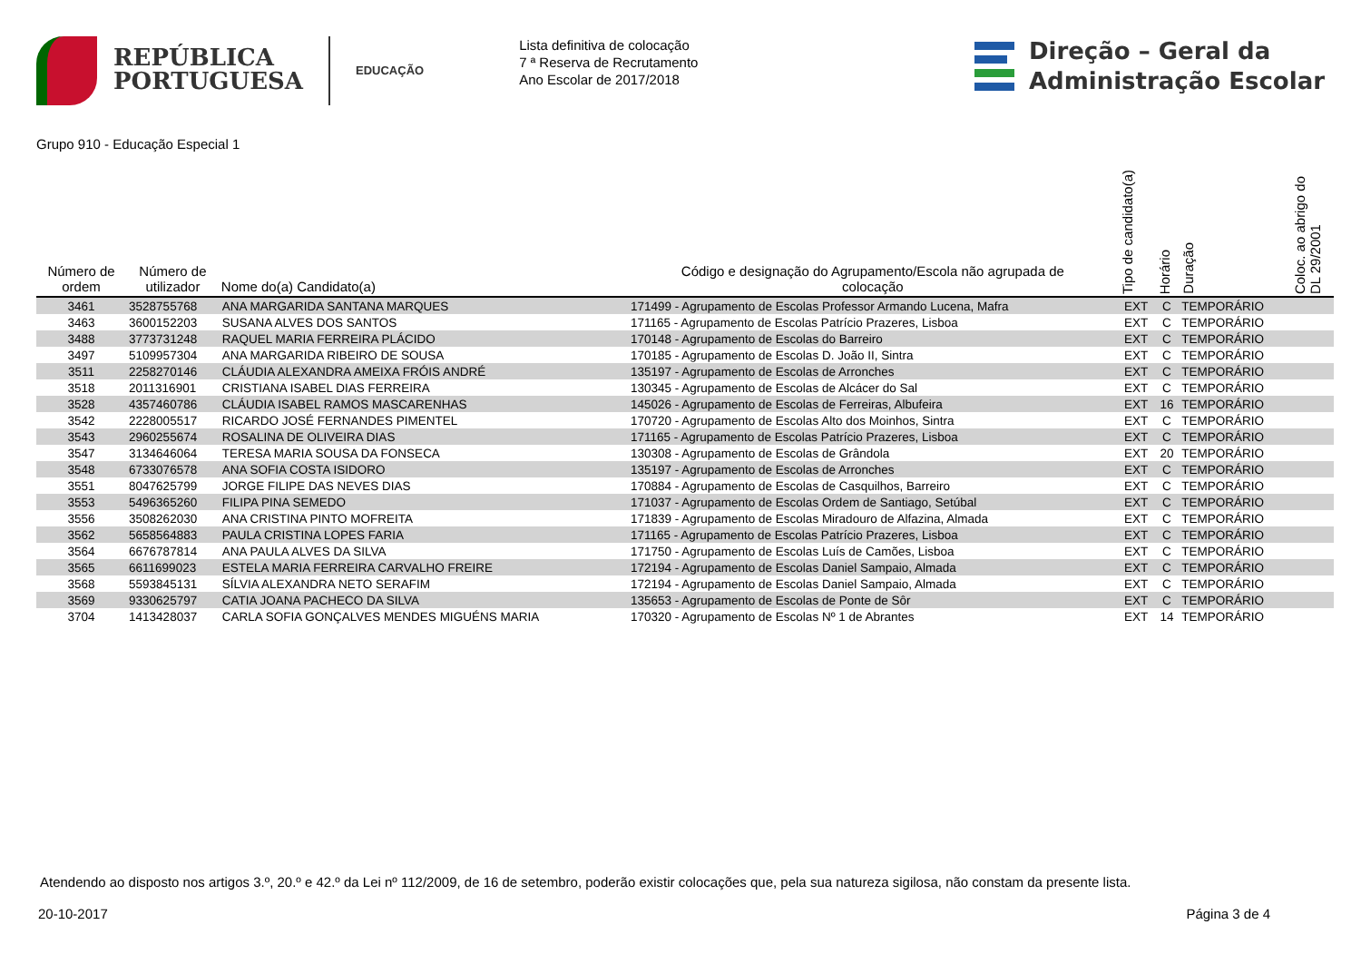REPÚBLICA
PORTUGUESA
EDUCAÇÃO
Lista definitiva de colocação
7 ª Reserva de Recrutamento
Ano Escolar de 2017/2018
Direção – Geral da
Administração Escolar
Grupo 910 - Educação Especial 1
| Número de ordem | Número de utilizador | Nome do(a) Candidato(a) | Código e designação do Agrupamento/Escola não agrupada de colocação | Tipo de candidato(a) | Horário | Duração | Coloc. ao abrigo do DL 29/2001 |
| --- | --- | --- | --- | --- | --- | --- | --- |
| 3461 | 3528755768 | ANA MARGARIDA SANTANA MARQUES | 171499 - Agrupamento de Escolas Professor Armando Lucena, Mafra | EXT | C | TEMPORÁRIO | |
| 3463 | 3600152203 | SUSANA ALVES DOS SANTOS | 171165 - Agrupamento de Escolas Patrício Prazeres, Lisboa | EXT | C | TEMPORÁRIO | |
| 3488 | 3773731248 | RAQUEL MARIA FERREIRA PLÁCIDO | 170148 - Agrupamento de Escolas do Barreiro | EXT | C | TEMPORÁRIO | |
| 3497 | 5109957304 | ANA MARGARIDA RIBEIRO DE SOUSA | 170185 - Agrupamento de Escolas D. João II, Sintra | EXT | C | TEMPORÁRIO | |
| 3511 | 2258270146 | CLÁUDIA ALEXANDRA AMEIXA FRÓIS ANDRÉ | 135197 - Agrupamento de Escolas de Arronches | EXT | C | TEMPORÁRIO | |
| 3518 | 2011316901 | CRISTIANA ISABEL DIAS FERREIRA | 130345 - Agrupamento de Escolas de Alcácer do Sal | EXT | C | TEMPORÁRIO | |
| 3528 | 4357460786 | CLÁUDIA ISABEL RAMOS MASCARENHAS | 145026 - Agrupamento de Escolas de Ferreiras, Albufeira | EXT | 16 | TEMPORÁRIO | |
| 3542 | 2228005517 | RICARDO JOSÉ FERNANDES PIMENTEL | 170720 - Agrupamento de Escolas Alto dos Moinhos, Sintra | EXT | C | TEMPORÁRIO | |
| 3543 | 2960255674 | ROSALINA DE OLIVEIRA DIAS | 171165 - Agrupamento de Escolas Patrício Prazeres, Lisboa | EXT | C | TEMPORÁRIO | |
| 3547 | 3134646064 | TERESA MARIA SOUSA DA FONSECA | 130308 - Agrupamento de Escolas de Grândola | EXT | 20 | TEMPORÁRIO | |
| 3548 | 6733076578 | ANA SOFIA COSTA ISIDORO | 135197 - Agrupamento de Escolas de Arronches | EXT | C | TEMPORÁRIO | |
| 3551 | 8047625799 | JORGE FILIPE DAS NEVES DIAS | 170884 - Agrupamento de Escolas de Casquilhos, Barreiro | EXT | C | TEMPORÁRIO | |
| 3553 | 5496365260 | FILIPA PINA SEMEDO | 171037 - Agrupamento de Escolas Ordem de Santiago, Setúbal | EXT | C | TEMPORÁRIO | |
| 3556 | 3508262030 | ANA CRISTINA PINTO MOFREITA | 171839 - Agrupamento de Escolas Miradouro de Alfazina, Almada | EXT | C | TEMPORÁRIO | |
| 3562 | 5658564883 | PAULA CRISTINA LOPES FARIA | 171165 - Agrupamento de Escolas Patrício Prazeres, Lisboa | EXT | C | TEMPORÁRIO | |
| 3564 | 6676787814 | ANA PAULA ALVES DA SILVA | 171750 - Agrupamento de Escolas Luís de Camões, Lisboa | EXT | C | TEMPORÁRIO | |
| 3565 | 6611699023 | ESTELA MARIA FERREIRA CARVALHO FREIRE | 172194 - Agrupamento de Escolas Daniel Sampaio, Almada | EXT | C | TEMPORÁRIO | |
| 3568 | 5593845131 | SÍLVIA ALEXANDRA NETO SERAFIM | 172194 - Agrupamento de Escolas Daniel Sampaio, Almada | EXT | C | TEMPORÁRIO | |
| 3569 | 9330625797 | CATIA JOANA PACHECO DA SILVA | 135653 - Agrupamento de Escolas de Ponte de Sôr | EXT | C | TEMPORÁRIO | |
| 3704 | 1413428037 | CARLA SOFIA GONÇALVES MENDES MIGUÉNS MARIA | 170320 - Agrupamento de Escolas Nº 1 de Abrantes | EXT | 14 | TEMPORÁRIO | |
Atendendo ao disposto nos artigos 3.º, 20.º e 42.º da Lei nº 112/2009, de 16 de setembro, poderão existir colocações que, pela sua natureza sigilosa, não constam da presente lista.
20-10-2017 Página 3 de 4